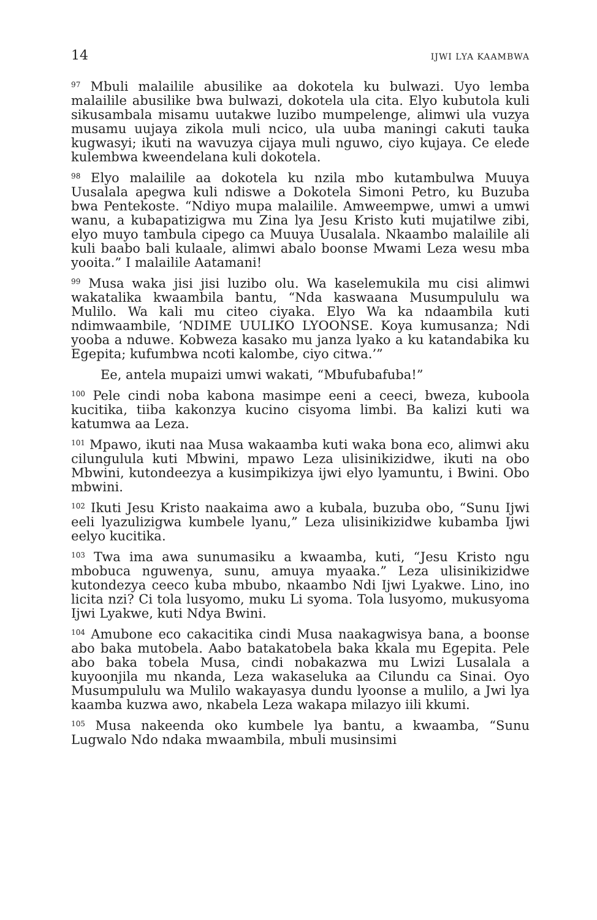14 IJWI LYA KAAMBWA
<sup>97</sup> Mbuli malailile abusilike aa dokotela ku bulwazi. Uyo lemba malailile abusilike bwa bulwazi, dokotela ula cita. Elyo kubutola kuli sikusambala misamu uutakwe luzibo mumpelenge, alimwi ula vuzya musamu uujaya zikola muli ncico, ula uuba maningi cakuti tauka kugwasyi; ikuti na wavuzya cijaya muli nguwo, ciyo kujaya. Ce elede kulembwa kweendelana kuli dokotela.
<sup>98</sup> Elyo malailile aa dokotela ku nzila mbo kutambulwa Muuya Uusalala apegwa kuli ndiswe a Dokotela Simoni Petro, ku Buzuba bwa Pentekoste. “Ndiyo mupa malailile. Amweempwe, umwi a umwi wanu, a kubapatizigwa mu Zina lya Jesu Kristo kuti mujatilwe zibi, elyo muyo tambula cipego ca Muuya Uusalala. Nkaambo malailile ali kuli baabo bali kulaale, alimwi abalo boonse Mwami Leza wesu mba yooita.” I malailile Aatamani!
<sup>99</sup> Musa waka jisi jisi luzibo olu. Wa kaselemukila mu cisi alimwi wakatalika kwaambila bantu, “Nda kaswaana Musumpululu wa Mulilo. Wa kali mu citeo ciyaka. Elyo Wa ka ndaambila kuti ndimwaambile, ‘NDIME UULIKO LYOONSE. Koya kumusanza; Ndi yooba a nduwe. Kobweza kasako mu janza lyako a ku katandabika ku Egepita; kufumbwa ncoti kalombe, ciyo citwa.’”
Ee, antela mupaizi umwi wakati, “Mbufubafuba!”
<sup>100</sup> Pele cindi noba kabona masimpe eeni a ceeci, bweza, kuboola kucitika, tiiba kakonzya kucino cisyoma limbi. Ba kalizi kuti wa katumwa aa Leza.
<sup>101</sup> Mpawo, ikuti naa Musa wakaamba kuti waka bona eco, alimwi aku cilungulula kuti Mbwini, mpawo Leza ulisinikizidwe, ikuti na obo Mbwini, kutondeezya a kusimpikizya ijwi elyo lyamuntu, i Bwini. Obo mbwini.
<sup>102</sup> Ikuti Jesu Kristo naakaima awo a kubala, buzuba obo, “Sunu Ijwi eeli lyazulizigwa kumbele lyanu,” Leza ulisinikizidwe kubamba Ijwi eelyo kucitika.
<sup>103</sup> Twa ima awa sunumasiku a kwaamba, kuti, “Jesu Kristo ngu mbobuca nguwenya, sunu, amuya myaaka.” Leza ulisinikizidwe kutondezya ceeco kuba mbubo, nkaambo Ndi Ijwi Lyakwe. Lino, ino licita nzi? Ci tola lusyomo, muku Li syoma. Tola lusyomo, mukusyoma Ijwi Lyakwe, kuti Ndya Bwini.
<sup>104</sup> Amubone eco cakacitika cindi Musa naakagwisya bana, a boonse abo baka mutobela. Aabo batakatobela baka kkala mu Egepita. Pele abo baka tobela Musa, cindi nobakazwa mu Lwizi Lusalala a kuyoonjila mu nkanda, Leza wakaseluka aa Cilundu ca Sinai. Oyo Musumpululu wa Mulilo wakayasya dundu lyoonse a mulilo, a Jwi lya kaamba kuzwa awo, nkabela Leza wakapa milazyo iili kkumi.
<sup>105</sup> Musa nakeenda oko kumbele lya bantu, a kwaamba, “Sunu Lugwalo Ndo ndaka mwaambila, mbuli musinsimi